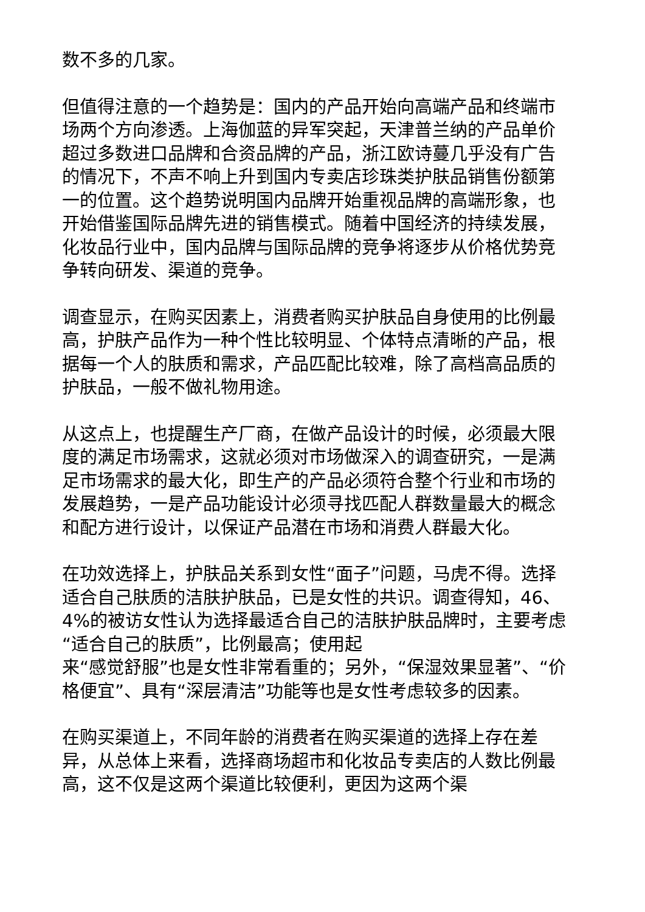数不多的几家。
但值得注意的一个趋势是：国内的产品开始向高端产品和终端市场两个方向渗透。上海伽蓝的异军突起，天津普兰纳的产品单价超过多数进口品牌和合资品牌的产品，浙江欧诗蔓几乎没有广告的情况下，不声不响上升到国内专卖店珍珠类护肤品销售份额第一的位置。这个趋势说明国内品牌开始重视品牌的高端形象，也开始借鉴国际品牌先进的销售模式。随着中国经济的持续发展，化妆品行业中，国内品牌与国际品牌的竞争将逐步从价格优势竞争转向研发、渠道的竞争。
调查显示，在购买因素上，消费者购买护肤品自身使用的比例最高，护肤产品作为一种个性比较明显、个体特点清晰的产品，根据每一个人的肤质和需求，产品匹配比较难，除了高档高品质的护肤品，一般不做礼物用途。
从这点上，也提醒生产厂商，在做产品设计的时候，必须最大限度的满足市场需求，这就必须对市场做深入的调查研究，一是满足市场需求的最大化，即生产的产品必须符合整个行业和市场的发展趋势，一是产品功能设计必须寻找匹配人群数量最大的概念和配方进行设计，以保证产品潜在市场和消费人群最大化。
在功效选择上，护肤品关系到女性“面子”问题，马虎不得。选择适合自己肤质的洁肤护肤品，已是女性的共识。调查得知，46、4%的被访女性认为选择最适合自己的洁肤护肤品牌时，主要考虑“适合自己的肤质”，比例最高；使用起
来“感觉舒服”也是女性非常看重的；另外，“保湿效果显著”、“价格便宜”、具有“深层清洁”功能等也是女性考虑较多的因素。
在购买渠道上，不同年龄的消费者在购买渠道的选择上存在差异，从总体上来看，选择商场超市和化妆品专卖店的人数比例最高，这不仅是这两个渠道比较便利，更因为这两个渠